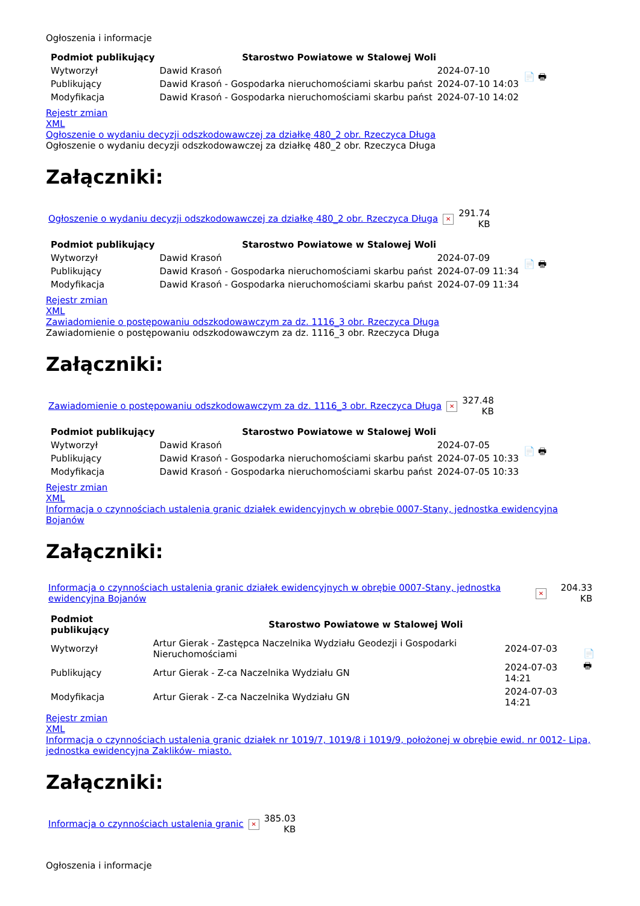Ogłoszenia i informacje
| Podmiot publikujący | Starostwo Powiatowe w Stalowej Woli | | 📄 🖶 |
| Wytworzył | Dawid Krasoń | 2024-07-10 | |
| Publikujący | Dawid Krasoń - Gospodarka nieruchomościami skarbu państ | 2024-07-10 14:03 | |
| Modyfikacja | Dawid Krasoń - Gospodarka nieruchomościami skarbu państ | 2024-07-10 14:02 | |
Rejestr zmian
XML
Ogłoszenie o wydaniu decyzji odszkodowawczej za działkę 480_2 obr. Rzeczyca Długa
Ogłoszenie o wydaniu decyzji odszkodowawczej za działkę 480_2 obr. Rzeczyca Długa
Załączniki:
| Ogłoszenie o wydaniu decyzji odszkodowawczej za działkę 480_2 obr. Rzeczyca Długa | ✕ | 291.74 KB |
| Podmiot publikujący | Starostwo Powiatowe w Stalowej Woli | | 📄 🖶 |
| Wytworzył | Dawid Krasoń | 2024-07-09 | |
| Publikujący | Dawid Krasoń - Gospodarka nieruchomościami skarbu państ | 2024-07-09 11:34 | |
| Modyfikacja | Dawid Krasoń - Gospodarka nieruchomościami skarbu państ | 2024-07-09 11:34 | |
Rejestr zmian
XML
Zawiadomienie o postępowaniu odszkodowawczym za dz. 1116_3 obr. Rzeczyca Długa
Zawiadomienie o postępowaniu odszkodowawczym za dz. 1116_3 obr. Rzeczyca Długa
Załączniki:
| Zawiadomienie o postępowaniu odszkodowawczym za dz. 1116_3 obr. Rzeczyca Długa | ✕ | 327.48 KB |
| Podmiot publikujący | Starostwo Powiatowe w Stalowej Woli | | 📄 🖶 |
| Wytworzył | Dawid Krasoń | 2024-07-05 | |
| Publikujący | Dawid Krasoń - Gospodarka nieruchomościami skarbu państ | 2024-07-05 10:33 | |
| Modyfikacja | Dawid Krasoń - Gospodarka nieruchomościami skarbu państ | 2024-07-05 10:33 | |
Rejestr zmian
XML
Informacja o czynnościach ustalenia granic działek ewidencyjnych w obrębie 0007-Stany, jednostka ewidencyjna Bojanów
Załączniki:
| Informacja o czynnościach ustalenia granic działek ewidencyjnych w obrębie 0007-Stany, jednostka ewidencyjna Bojanów | ✕ | 204.33 KB |
| Podmiot publikujący | Starostwo Powiatowe w Stalowej Woli | | 📄 🖶 |
| Wytworzył | Artur Gierak - Zastępca Naczelnika Wydziału Geodezji i Gospodarki Nieruchomościami | 2024-07-03 | |
| Publikujący | Artur Gierak - Z-ca Naczelnika Wydziału GN | 2024-07-03 14:21 | |
| Modyfikacja | Artur Gierak - Z-ca Naczelnika Wydziału GN | 2024-07-03 14:21 | |
Rejestr zmian
XML
Informacja o czynnościach ustalenia granic działek nr 1019/7, 1019/8 i 1019/9, położonej w obrębie ewid. nr 0012- Lipa, jednostka ewidencyjna Zaklików- miasto.
Załączniki:
| Informacja o czynnościach ustalenia granic | ✕ | 385.03 KB |
Ogłoszenia i informacje